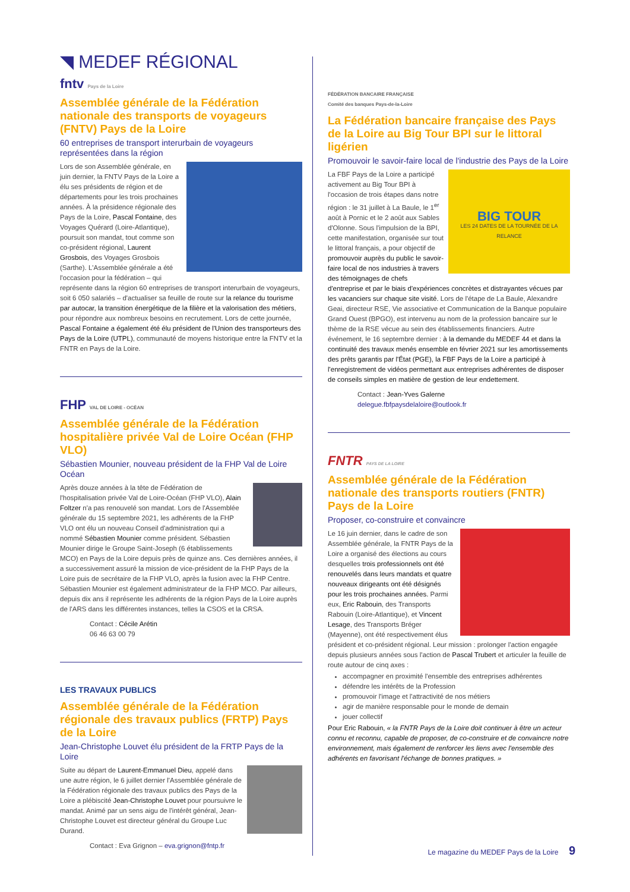◥ MEDEF RÉGIONAL
fntv Pays de la Loire
Assemblée générale de la Fédération nationale des transports de voyageurs (FNTV) Pays de la Loire
60 entreprises de transport interurbain de voyageurs représentées dans la région
Lors de son Assemblée générale, en juin dernier, la FNTV Pays de la Loire a élu ses présidents de région et de départements pour les trois prochaines années. À la présidence régionale des Pays de la Loire, Pascal Fontaine, des Voyages Quérard (Loire-Atlantique), poursuit son mandat, tout comme son co-président régional, Laurent Grosbois, des Voyages Grosbois (Sarthe). L'Assemblée générale a été l'occasion pour la fédération – qui représente dans la région 60 entreprises de transport interurbain de voyageurs, soit 6 050 salariés – d'actualiser sa feuille de route sur la relance du tourisme par autocar, la transition énergétique de la filière et la valorisation des métiers, pour répondre aux nombreux besoins en recrutement. Lors de cette journée, Pascal Fontaine a également été élu président de l'Union des transporteurs des Pays de la Loire (UTPL), communauté de moyens historique entre la FNTV et la FNTR en Pays de la Loire.
FHP VAL DE LOIRE - OCÉAN
Assemblée générale de la Fédération hospitalière privée Val de Loire Océan (FHP VLO)
Sébastien Mounier, nouveau président de la FHP Val de Loire Océan
Après douze années à la tête de Fédération de l'hospitalisation privée Val de Loire-Océan (FHP VLO), Alain Foltzer n'a pas renouvelé son mandat. Lors de l'Assemblée générale du 15 septembre 2021, les adhérents de la FHP VLO ont élu un nouveau Conseil d'administration qui a nommé Sébastien Mounier comme président. Sébastien Mounier dirige le Groupe Saint-Joseph (6 établissements MCO) en Pays de la Loire depuis près de quinze ans. Ces dernières années, il a successivement assuré la mission de vice-président de la FHP Pays de la Loire puis de secrétaire de la FHP VLO, après la fusion avec la FHP Centre. Sébastien Mounier est également administrateur de la FHP MCO. Par ailleurs, depuis dix ans il représente les adhérents de la région Pays de la Loire auprès de l'ARS dans les différentes instances, telles la CSOS et la CRSA.
Contact : Cécile Arétin
06 46 63 00 79
LES TRAVAUX PUBLICS
Assemblée générale de la Fédération régionale des travaux publics (FRTP) Pays de la Loire
Jean-Christophe Louvet élu président de la FRTP Pays de la Loire
Suite au départ de Laurent-Emmanuel Dieu, appelé dans une autre région, le 6 juillet dernier l'Assemblée générale de la Fédération régionale des travaux publics des Pays de la Loire a plébiscité Jean-Christophe Louvet pour poursuivre le mandat. Animé par un sens aigu de l'intérêt général, Jean-Christophe Louvet est directeur général du Groupe Luc Durand.
Contact : Eva Grignon – eva.grignon@fntp.fr
FÉDÉRATION BANCAIRE FRANÇAISE
Comité des banques Pays-de-la-Loire
La Fédération bancaire française des Pays de la Loire au Big Tour BPI sur le littoral ligérien
Promouvoir le savoir-faire local de l'industrie des Pays de la Loire
BIG TOUR
LES 24 DATES DE LA TOURNÉE DE LA RELANCE
La FBF Pays de la Loire a participé activement au Big Tour BPI à l'occasion de trois étapes dans notre région : le 31 juillet à La Baule, le 1<sup>er</sup> août à Pornic et le 2 août aux Sables d'Olonne. Sous l'impulsion de la BPI, cette manifestation, organisée sur tout le littoral français, a pour objectif de promouvoir auprès du public le savoir-faire local de nos industries à travers des témoignages de chefs d'entreprise et par le biais d'expériences concrètes et distrayantes vécues par les vacanciers sur chaque site visité. Lors de l'étape de La Baule, Alexandre Geai, directeur RSE, Vie associative et Communication de la Banque populaire Grand Ouest (BPGO), est intervenu au nom de la profession bancaire sur le thème de la RSE vécue au sein des établissements financiers. Autre événement, le 16 septembre dernier : à la demande du MEDEF 44 et dans la continuité des travaux menés ensemble en février 2021 sur les amortissements des prêts garantis par l'État (PGE), la FBF Pays de la Loire a participé à l'enregistrement de vidéos permettant aux entreprises adhérentes de disposer de conseils simples en matière de gestion de leur endettement.
Contact : Jean-Yves Galerne
delegue.fbfpaysdelaloire@outlook.fr
FNTR PAYS DE LA LOIRE
Assemblée générale de la Fédération nationale des transports routiers (FNTR) Pays de la Loire
Proposer, co-construire et convaincre
Le 16 juin dernier, dans le cadre de son Assemblée générale, la FNTR Pays de la Loire a organisé des élections au cours desquelles trois professionnels ont été renouvelés dans leurs mandats et quatre nouveaux dirigeants ont été désignés pour les trois prochaines années. Parmi eux, Eric Rabouin, des Transports Rabouin (Loire-Atlantique), et Vincent Lesage, des Transports Bréger (Mayenne), ont été respectivement élus président et co-président régional. Leur mission : prolonger l'action engagée depuis plusieurs années sous l'action de Pascal Trubert et articuler la feuille de route autour de cinq axes :
accompagner en proximité l'ensemble des entreprises adhérentes
défendre les intérêts de la Profession
promouvoir l'image et l'attractivité de nos métiers
agir de manière responsable pour le monde de demain
jouer collectif
Pour Eric Rabouin, « la FNTR Pays de la Loire doit continuer à être un acteur connu et reconnu, capable de proposer, de co-construire et de convaincre notre environnement, mais également de renforcer les liens avec l'ensemble des adhérents en favorisant l'échange de bonnes pratiques. »
Le magazine du MEDEF Pays de la Loire 9